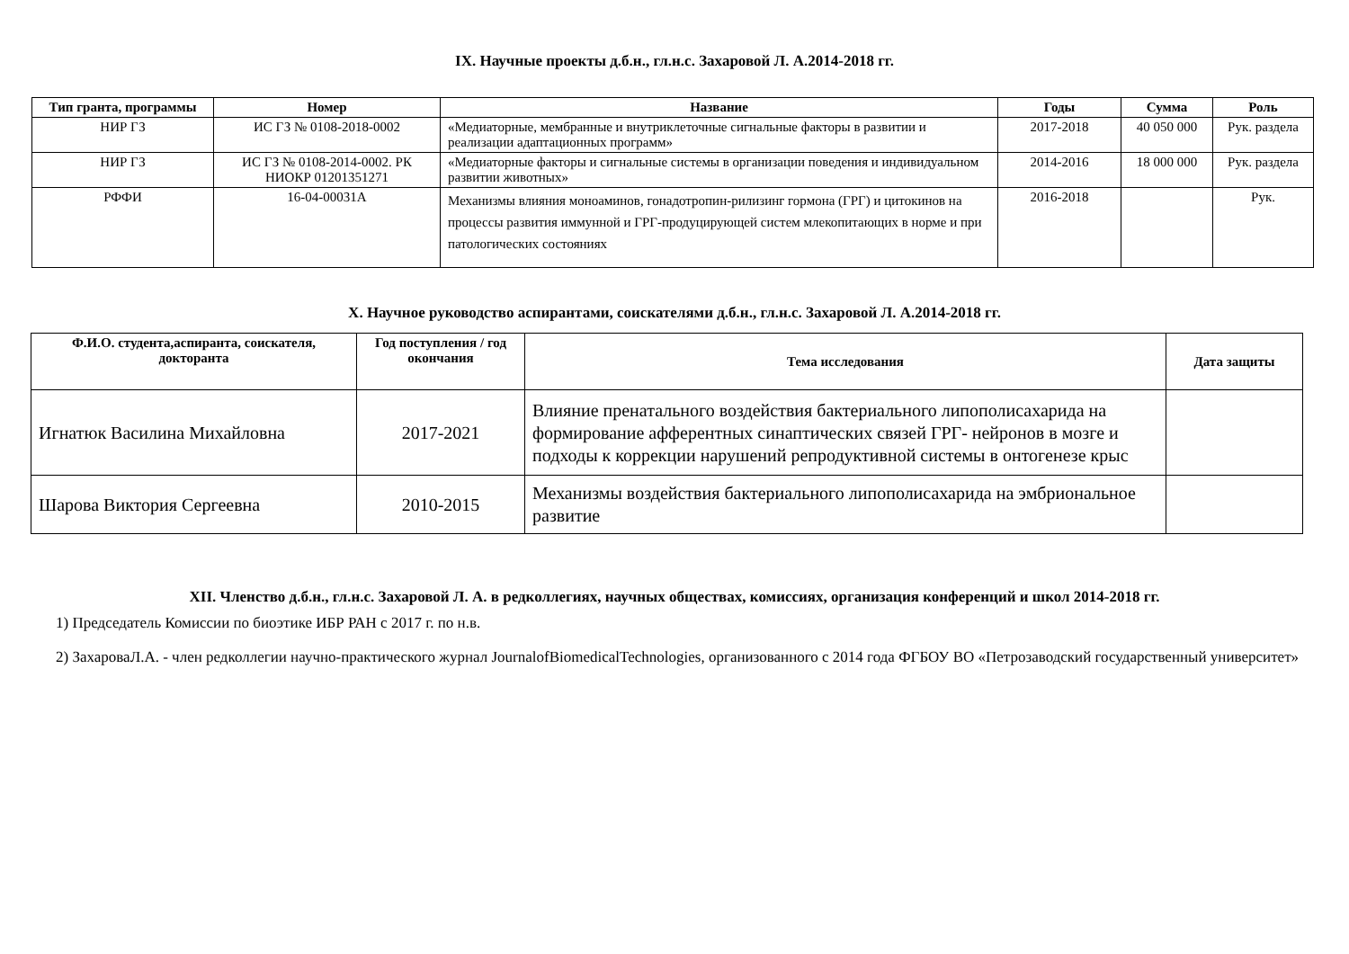IX. Научные проекты д.б.н., гл.н.с. Захаровой Л. А.2014-2018 гг.
| Тип гранта, программы | Номер | Название | Годы | Сумма | Роль |
| --- | --- | --- | --- | --- | --- |
| НИР ГЗ | ИС ГЗ № 0108-2018-0002 | «Медиаторные, мембранные и внутриклеточные сигнальные факторы в развитии и реализации адаптационных программ» | 2017-2018 | 40 050 000 | Рук. раздела |
| НИР ГЗ | ИС ГЗ № 0108-2014-0002. РК НИОКР 01201351271 | «Медиаторные факторы и сигнальные системы в организации поведения и индивидуальном развитии животных» | 2014-2016 | 18 000 000 | Рук. раздела |
| РФФИ | 16-04-00031А | Механизмы влияния моноаминов, гонадотропин-рилизинг гормона (ГРГ) и цитокинов на процессы развития иммунной и ГРГ-продуцирующей систем млекопитающих в норме и при патологических состояниях | 2016-2018 | | Рук. |
X. Научное руководство аспирантами, соискателями д.б.н., гл.н.с. Захаровой Л. А.2014-2018 гг.
| Ф.И.О. студента,аспиранта, соискателя, докторанта | Год поступления / год окончания | Тема исследования | Дата защиты |
| --- | --- | --- | --- |
| Игнатюк Василина Михайловна | 2017-2021 | Влияние пренатального воздействия бактериального липополисахарида на формирование афферентных синаптических связей ГРГ- нейронов в мозге и подходы к коррекции нарушений репродуктивной системы в онтогенезе крыс | |
| Шарова Виктория Сергеевна | 2010-2015 | Механизмы воздействия бактериального липополисахарида на эмбриональное развитие | |
XII. Членство д.б.н., гл.н.с. Захаровой Л. А. в редколлегиях, научных обществах, комиссиях, организация конференций и школ 2014-2018 гг.
1) Председатель Комиссии по биоэтике ИБР РАН с 2017 г. по н.в.
2) ЗахароваЛ.А. - член редколлегии научно-практического журнал JournalofBiomedicalTechnologies, организованного с 2014 года ФГБОУ ВО «Петрозаводский государственный университет»